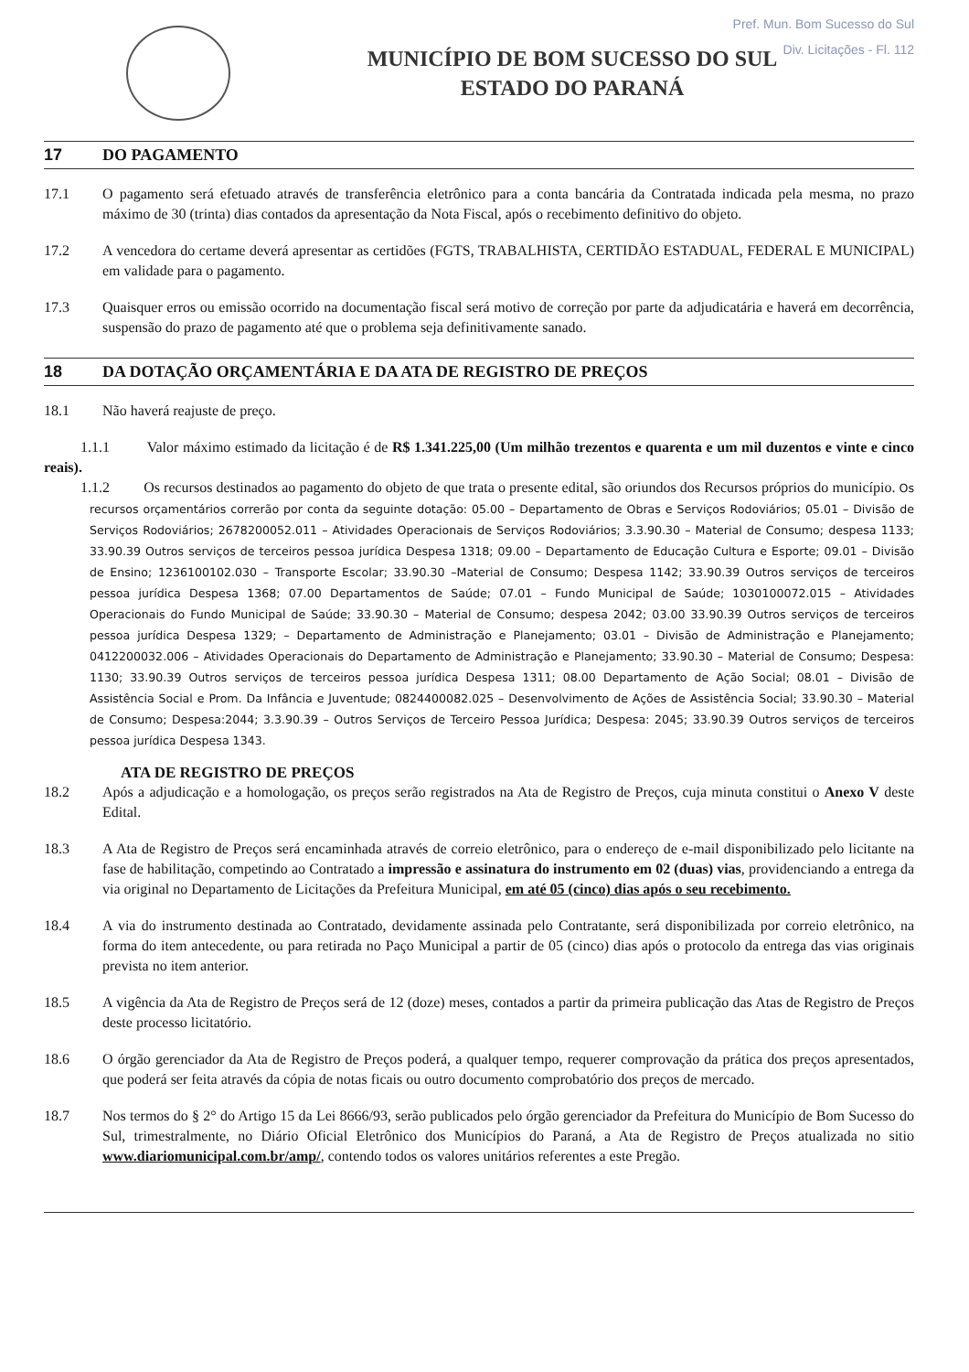Pref. Mun. Bom Sucesso do Sul
Div. Licitações - Fl. 112
MUNICÍPIO DE BOM SUCESSO DO SUL
ESTADO DO PARANÁ
17 DO PAGAMENTO
17.1 O pagamento será efetuado através de transferência eletrônico para a conta bancária da Contratada indicada pela mesma, no prazo máximo de 30 (trinta) dias contados da apresentação da Nota Fiscal, após o recebimento definitivo do objeto.
17.2 A vencedora do certame deverá apresentar as certidões (FGTS, TRABALHISTA, CERTIDÃO ESTADUAL, FEDERAL E MUNICIPAL) em validade para o pagamento.
17.3 Quaisquer erros ou emissão ocorrido na documentação fiscal será motivo de correção por parte da adjudicatária e haverá em decorrência, suspensão do prazo de pagamento até que o problema seja definitivamente sanado.
18 DA DOTAÇÃO ORÇAMENTÁRIA E DA ATA DE REGISTRO DE PREÇOS
18.1 Não haverá reajuste de preço.
1.1.1 Valor máximo estimado da licitação é de R$ 1.341.225,00 (Um milhão trezentos e quarenta e um mil duzentos e vinte e cinco reais).
1.1.2 Os recursos destinados ao pagamento do objeto de que trata o presente edital, são oriundos dos Recursos próprios do município. Os recursos orçamentários correrão por conta da seguinte dotação: 05.00 – Departamento de Obras e Serviços Rodoviários; 05.01 – Divisão de Serviços Rodoviários; 2678200052.011 – Atividades Operacionais de Serviços Rodoviários; 3.3.90.30 – Material de Consumo; despesa 1133; 33.90.39 Outros serviços de terceiros pessoa jurídica Despesa 1318; 09.00 – Departamento de Educação Cultura e Esporte; 09.01 – Divisão de Ensino; 1236100102.030 – Transporte Escolar; 33.90.30 –Material de Consumo; Despesa 1142; 33.90.39 Outros serviços de terceiros pessoa jurídica Despesa 1368; 07.00 Departamentos de Saúde; 07.01 – Fundo Municipal de Saúde; 1030100072.015 – Atividades Operacionais do Fundo Municipal de Saúde; 33.90.30 – Material de Consumo; despesa 2042; 03.00 33.90.39 Outros serviços de terceiros pessoa jurídica Despesa 1329; – Departamento de Administração e Planejamento; 03.01 – Divisão de Administração e Planejamento; 0412200032.006 – Atividades Operacionais do Departamento de Administração e Planejamento; 33.90.30 – Material de Consumo; Despesa: 1130; 33.90.39 Outros serviços de terceiros pessoa jurídica Despesa 1311; 08.00 Departamento de Ação Social; 08.01 – Divisão de Assistência Social e Prom. Da Infância e Juventude; 0824400082.025 – Desenvolvimento de Ações de Assistência Social; 33.90.30 – Material de Consumo; Despesa:2044; 3.3.90.39 – Outros Serviços de Terceiro Pessoa Jurídica; Despesa: 2045; 33.90.39 Outros serviços de terceiros pessoa jurídica Despesa 1343.
ATA DE REGISTRO DE PREÇOS
18.2 Após a adjudicação e a homologação, os preços serão registrados na Ata de Registro de Preços, cuja minuta constitui o Anexo V deste Edital.
18.3 A Ata de Registro de Preços será encaminhada através de correio eletrônico, para o endereço de e-mail disponibilizado pelo licitante na fase de habilitação, competindo ao Contratado a impressão e assinatura do instrumento em 02 (duas) vias, providenciando a entrega da via original no Departamento de Licitações da Prefeitura Municipal, em até 05 (cinco) dias após o seu recebimento.
18.4 A via do instrumento destinada ao Contratado, devidamente assinada pelo Contratante, será disponibilizada por correio eletrônico, na forma do item antecedente, ou para retirada no Paço Municipal a partir de 05 (cinco) dias após o protocolo da entrega das vias originais prevista no item anterior.
18.5 A vigência da Ata de Registro de Preços será de 12 (doze) meses, contados a partir da primeira publicação das Atas de Registro de Preços deste processo licitatório.
18.6 O órgão gerenciador da Ata de Registro de Preços poderá, a qualquer tempo, requerer comprovação da prática dos preços apresentados, que poderá ser feita através da cópia de notas ficais ou outro documento comprobatório dos preços de mercado.
18.7 Nos termos do § 2° do Artigo 15 da Lei 8666/93, serão publicados pelo órgão gerenciador da Prefeitura do Município de Bom Sucesso do Sul, trimestralmente, no Diário Oficial Eletrônico dos Municípios do Paraná, a Ata de Registro de Preços atualizada no sitio www.diariomunicipal.com.br/amp/, contendo todos os valores unitários referentes a este Pregão.